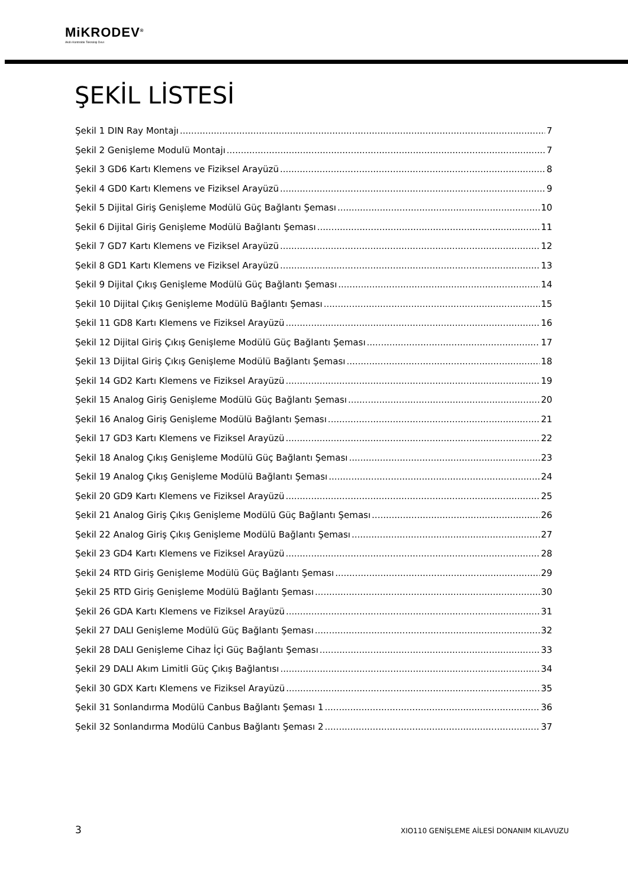MiKRODEV<sup>®</sup>
Akıllı Kontrolde Teknoloji Devi
ŞEKİL LİSTESİ
Şekil 1 DIN Ray Montajı 7
Şekil 2 Genişleme Modulü Montajı 7
Şekil 3 GD6 Kartı Klemens ve Fiziksel Arayüzü 8
Şekil 4 GD0 Kartı Klemens ve Fiziksel Arayüzü 9
Şekil 5 Dijital Giriş Genişleme Modülü Güç Bağlantı Şeması 10
Şekil 6 Dijital Giriş Genişleme Modülü Bağlantı Şeması 11
Şekil 7 GD7 Kartı Klemens ve Fiziksel Arayüzü 12
Şekil 8 GD1 Kartı Klemens ve Fiziksel Arayüzü 13
Şekil 9 Dijital Çıkış Genişleme Modülü Güç Bağlantı Şeması 14
Şekil 10 Dijital Çıkış Genişleme Modülü Bağlantı Şeması 15
Şekil 11 GD8 Kartı Klemens ve Fiziksel Arayüzü 16
Şekil 12 Dijital Giriş Çıkış Genişleme Modülü Güç Bağlantı Şeması 17
Şekil 13 Dijital Giriş Çıkış Genişleme Modülü Bağlantı Şeması 18
Şekil 14 GD2 Kartı Klemens ve Fiziksel Arayüzü 19
Şekil 15 Analog Giriş Genişleme Modülü Güç Bağlantı Şeması 20
Şekil 16 Analog Giriş Genişleme Modülü Bağlantı Şeması 21
Şekil 17 GD3 Kartı Klemens ve Fiziksel Arayüzü 22
Şekil 18 Analog Çıkış Genişleme Modülü Güç Bağlantı Şeması 23
Şekil 19 Analog Çıkış Genişleme Modülü Bağlantı Şeması 24
Şekil 20 GD9 Kartı Klemens ve Fiziksel Arayüzü 25
Şekil 21 Analog Giriş Çıkış Genişleme Modülü Güç Bağlantı Şeması 26
Şekil 22 Analog Giriş Çıkış Genişleme Modülü Bağlantı Şeması 27
Şekil 23 GD4 Kartı Klemens ve Fiziksel Arayüzü 28
Şekil 24 RTD Giriş Genişleme Modülü Güç Bağlantı Şeması 29
Şekil 25 RTD Giriş Genişleme Modülü Bağlantı Şeması 30
Şekil 26 GDA Kartı Klemens ve Fiziksel Arayüzü 31
Şekil 27 DALI Genişleme Modülü Güç Bağlantı Şeması 32
Şekil 28 DALI Genişleme Cihaz İçi Güç Bağlantı Şeması 33
Şekil 29 DALI Akım Limitli Güç Çıkış Bağlantısı 34
Şekil 30 GDX Kartı Klemens ve Fiziksel Arayüzü 35
Şekil 31 Sonlandırma Modülü Canbus Bağlantı Şeması 1 36
Şekil 32 Sonlandırma Modülü Canbus Bağlantı Şeması 2 37
3 XIO110 GENİŞLEME AİLESİ DONANIM KILAVUZU